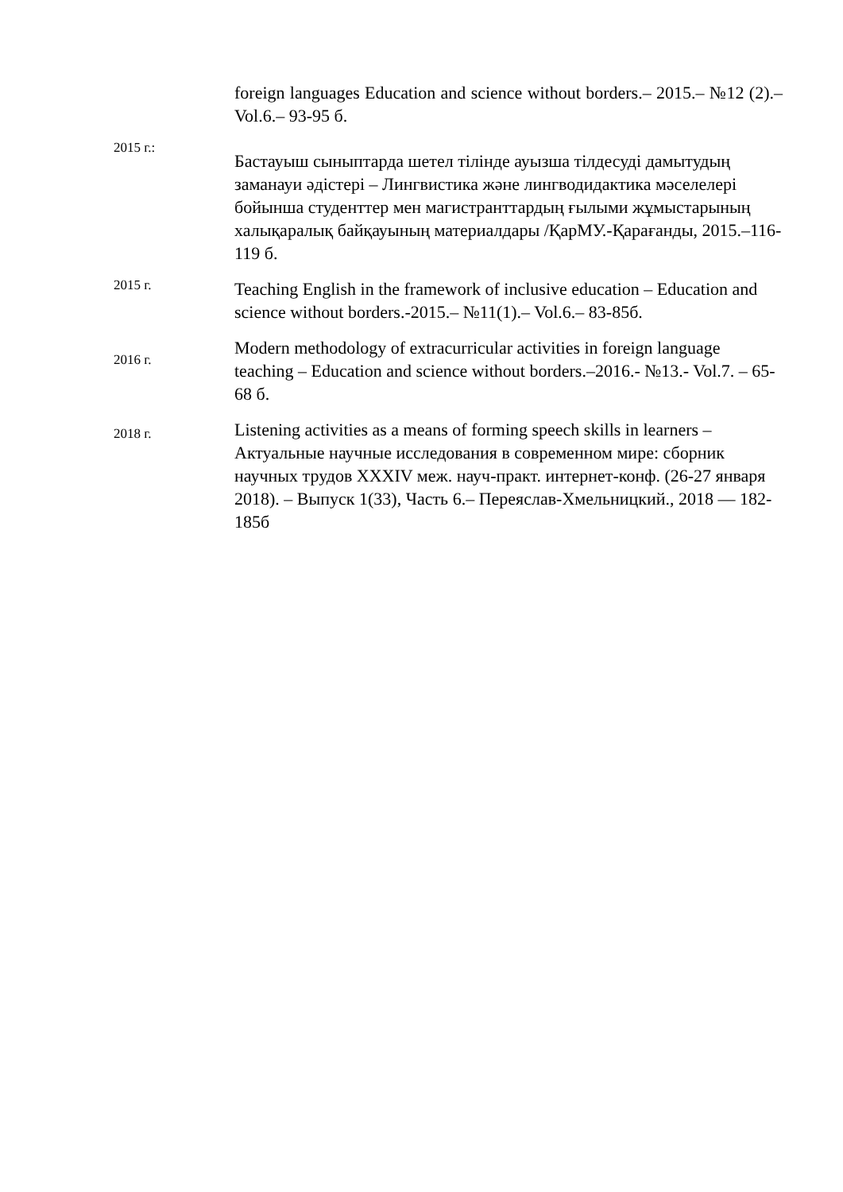foreign languages Education and science without borders.– 2015.– №12 (2).–Vol.6.– 93-95 б.
2015 г.:
Бастауыш сыныптарда шетел тілінде ауызша тілдесуді дамытудың заманауи әдістері – Лингвистика және лингводидактика мәселелері бойынша студенттер мен магистранттардың ғылыми жұмыстарының халықаралық байқауының материалдары /ҚарМУ.-Қарағанды, 2015.–116-119 б.
2015 г.
Teaching English in the framework of inclusive education – Education and science without borders.-2015.– №11(1).– Vol.6.– 83-85б.
2016 г.
Modern methodology of extracurricular activities in foreign language teaching – Education and science without borders.–2016.- №13.- Vol.7. – 65-68 б.
2018 г.
Listening activities as a means of forming speech skills in learners – Актуальные научные исследования в современном мире: сборник научных трудов XXXIV меж. науч-практ. интернет-конф. (26-27 января 2018). – Выпуск 1(33), Часть 6.– Переяслав-Хмельницкий., 2018 — 182-185б